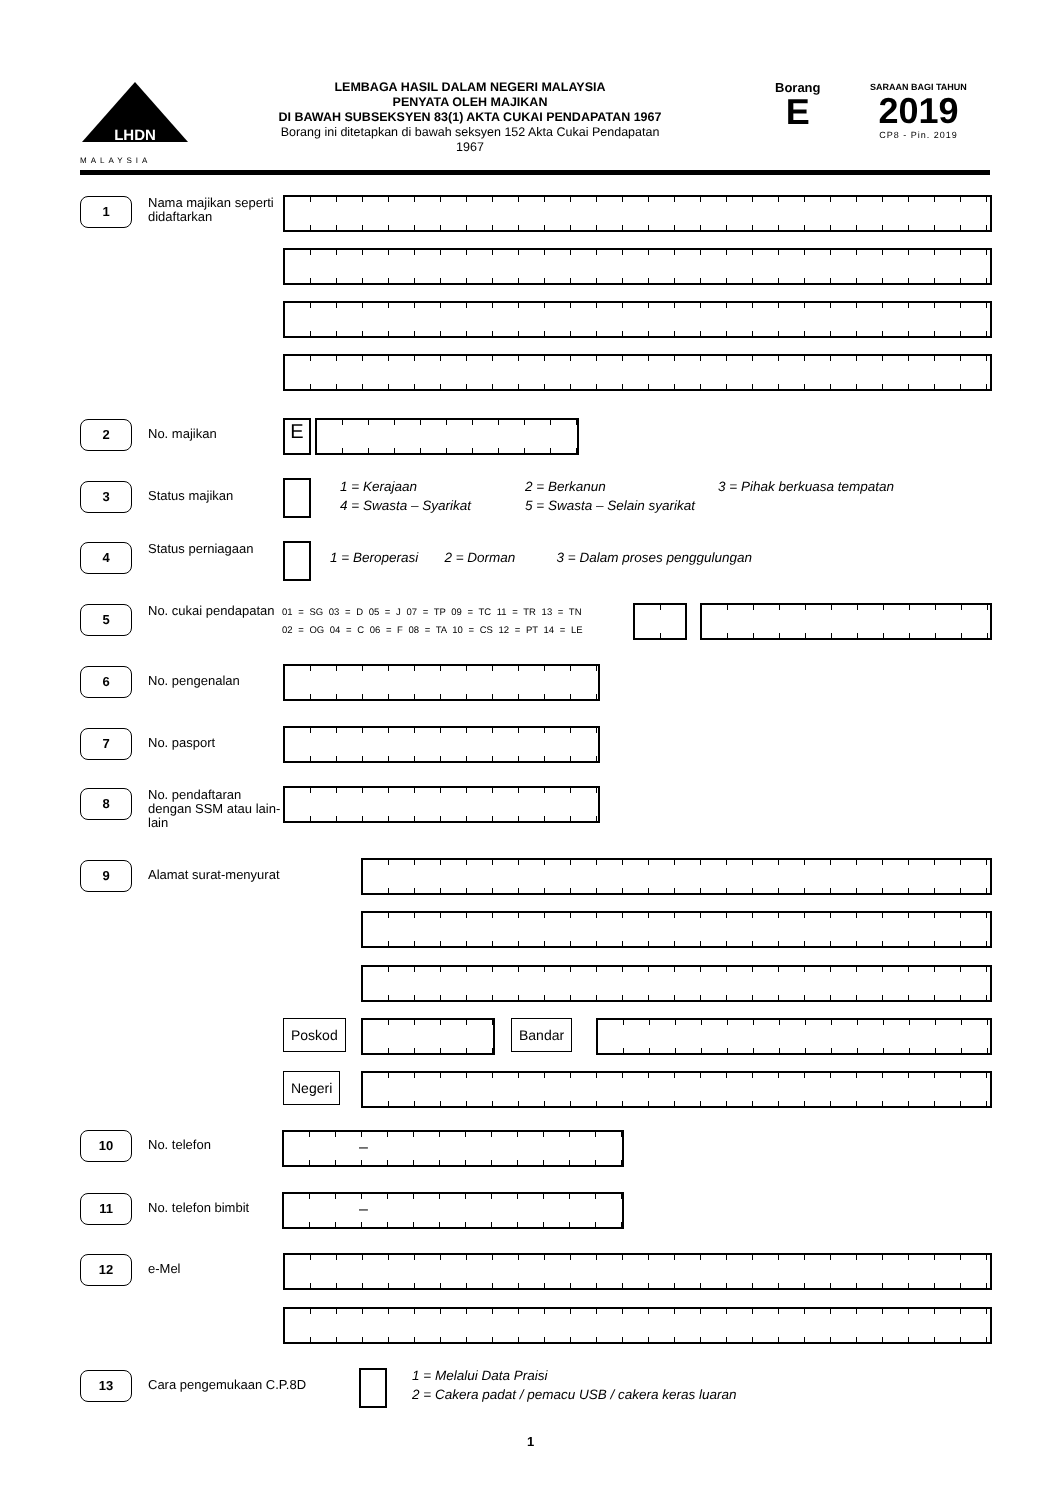LHDN
MALAYSIA
LEMBAGA HASIL DALAM NEGERI MALAYSIA
PENYATA OLEH MAJIKAN
DI BAWAH SUBSEKSYEN 83(1) AKTA CUKAI PENDAPATAN 1967
Borang ini ditetapkan di bawah seksyen 152 Akta Cukai Pendapatan 1967
Borang
E
SARAAN BAGI TAHUN
2019
CP8 - Pin. 2019
1
Nama majikan seperti didaftarkan
2
No. majikan
E
3
Status majikan
1 = Kerajaan
4 = Swasta – Syarikat
2 = Berkanun
5 = Swasta – Selain syarikat
3 = Pihak berkuasa tempatan
4
Status perniagaan
1 = Beroperasi 2 = Dorman 3 = Dalam proses penggulungan
5
No. cukai pendapatan
01 = SG 03 = D 05 = J 07 = TP 09 = TC 11 = TR 13 = TN
02 = OG 04 = C 06 = F 08 = TA 10 = CS 12 = PT 14 = LE
6
No. pengenalan
7
No. pasport
8
No. pendaftaran dengan SSM atau lain-lain
9
Alamat surat-menyurat
Poskod Bandar
Negeri
10
No. telefon
–
11
No. telefon bimbit
–
12
e-Mel
13
Cara pengemukaan C.P.8D
1 = Melalui Data Praisi
2 = Cakera padat / pemacu USB / cakera keras luaran
1